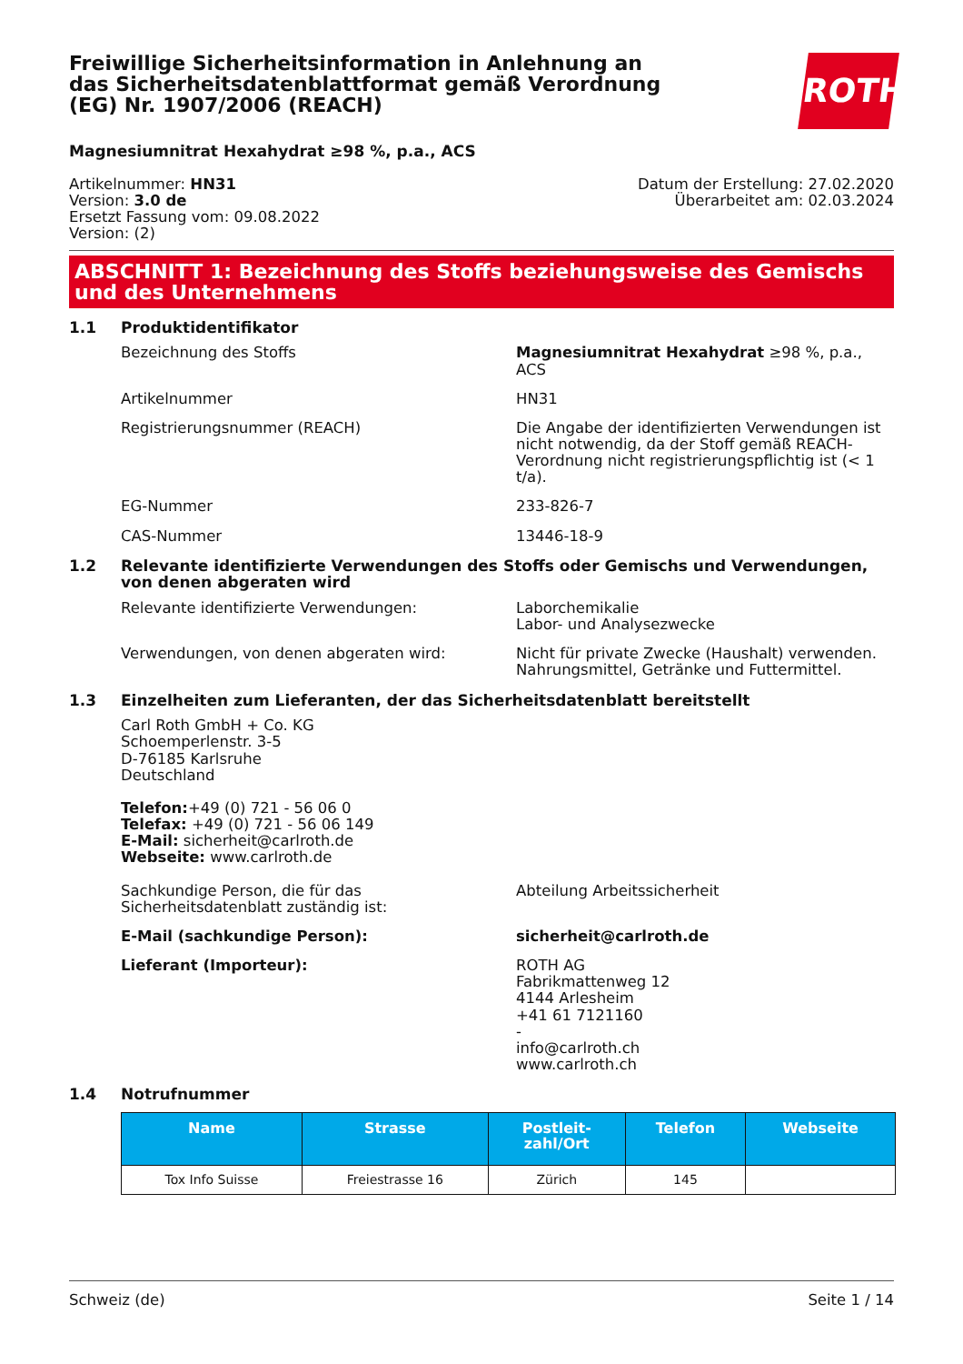Freiwillige Sicherheitsinformation in Anlehnung an das Sicherheitsdatenblattformat gemäß Verordnung (EG) Nr. 1907/2006 (REACH)
ROTH
Magnesiumnitrat Hexahydrat ≥98 %, p.a., ACS
Artikelnummer: HN31
Version: 3.0 de
Ersetzt Fassung vom: 09.08.2022
Version: (2)
Datum der Erstellung: 27.02.2020
Überarbeitet am: 02.03.2024
ABSCHNITT 1: Bezeichnung des Stoffs beziehungsweise des Gemischs und des Unternehmens
1.1 Produktidentifikator
Bezeichnung des Stoffs Magnesiumnitrat Hexahydrat ≥98 %, p.a., ACS
Artikelnummer HN31
Registrierungsnummer (REACH) Die Angabe der identifizierten Verwendungen ist nicht notwendig, da der Stoff gemäß REACH-Verordnung nicht registrierungspflichtig ist (< 1 t/a).
EG-Nummer 233-826-7
CAS-Nummer 13446-18-9
1.2 Relevante identifizierte Verwendungen des Stoffs oder Gemischs und Verwendungen, von denen abgeraten wird
Relevante identifizierte Verwendungen: Laborchemikalie
Labor- und Analysezwecke
Verwendungen, von denen abgeraten wird: Nicht für private Zwecke (Haushalt) verwenden.
Nahrungsmittel, Getränke und Futtermittel.
1.3 Einzelheiten zum Lieferanten, der das Sicherheitsdatenblatt bereitstellt
Carl Roth GmbH + Co. KG
Schoemperlenstr. 3-5
D-76185 Karlsruhe
Deutschland
Telefon:+49 (0) 721 - 56 06 0
Telefax: +49 (0) 721 - 56 06 149
E-Mail: sicherheit@carlroth.de
Webseite: www.carlroth.de
Sachkundige Person, die für das Sicherheitsdatenblatt zuständig ist:
Abteilung Arbeitssicherheit
E-Mail (sachkundige Person): sicherheit@carlroth.de
Lieferant (Importeur): ROTH AG
Fabrikmattenweg 12
4144 Arlesheim
+41 61 7121160
-
info@carlroth.ch
www.carlroth.ch
1.4 Notrufnummer
| Name | Strasse | Postleit- zahl/Ort | Telefon | Webseite |
| --- | --- | --- | --- | --- |
| Tox Info Suisse | Freiestrasse 16 | Zürich | 145 | |
Schweiz (de) Seite 1 / 14